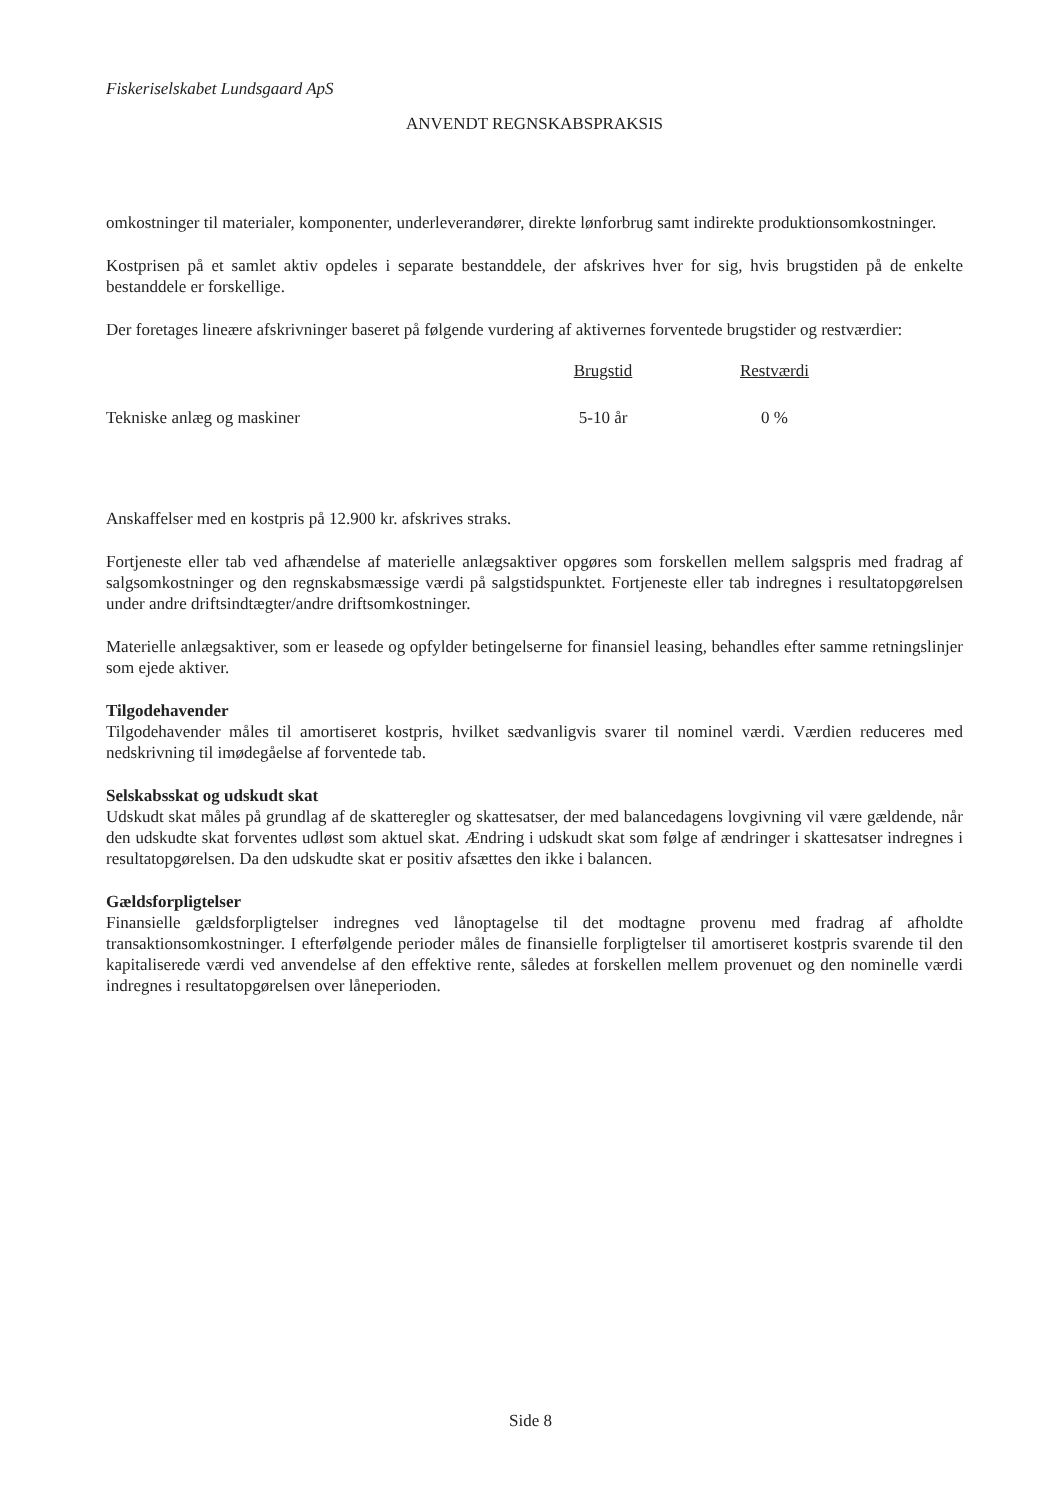Fiskeriselskabet Lundsgaard ApS
ANVENDT REGNSKABSPRAKSIS
omkostninger til materialer, komponenter, underleverandører, direkte lønforbrug samt indirekte produktionsomkostninger.
Kostprisen på et samlet aktiv opdeles i separate bestanddele, der afskrives hver for sig, hvis brugstiden på de enkelte bestanddele er forskellige.
Der foretages lineære afskrivninger baseret på følgende vurdering af aktivernes forventede brugstider og restværdier:
| | Brugstid | Restværdi | |
| --- | --- | --- | --- |
| Tekniske anlæg og maskiner | 5-10 år | 0 % | |
Anskaffelser med en kostpris på 12.900 kr. afskrives straks.
Fortjeneste eller tab ved afhændelse af materielle anlægsaktiver opgøres som forskellen mellem salgspris med fradrag af salgsomkostninger og den regnskabsmæssige værdi på salgstidspunktet. Fortjeneste eller tab indregnes i resultatopgørelsen under andre driftsindtægter/andre driftsomkostninger.
Materielle anlægsaktiver, som er leasede og opfylder betingelserne for finansiel leasing, behandles efter samme retningslinjer som ejede aktiver.
Tilgodehavender
Tilgodehavender måles til amortiseret kostpris, hvilket sædvanligvis svarer til nominel værdi. Værdien reduceres med nedskrivning til imødegåelse af forventede tab.
Selskabsskat og udskudt skat
Udskudt skat måles på grundlag af de skatteregler og skattesatser, der med balancedagens lovgivning vil være gældende, når den udskudte skat forventes udløst som aktuel skat. Ændring i udskudt skat som følge af ændringer i skattesatser indregnes i resultatopgørelsen. Da den udskudte skat er positiv afsættes den ikke i balancen.
Gældsforpligtelser
Finansielle gældsforpligtelser indregnes ved lånoptagelse til det modtagne provenu med fradrag af afholdte transaktionsomkostninger. I efterfølgende perioder måles de finansielle forpligtelser til amortiseret kostpris svarende til den kapitaliserede værdi ved anvendelse af den effektive rente, således at forskellen mellem provenuet og den nominelle værdi indregnes i resultatopgørelsen over låneperioden.
Side 8